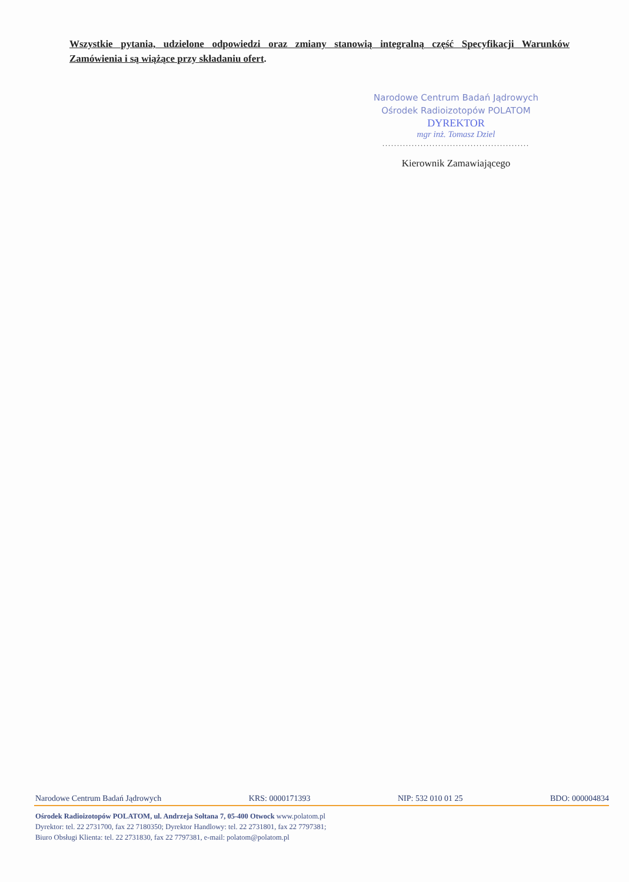Wszystkie pytania, udzielone odpowiedzi oraz zmiany stanowią integralną część Specyfikacji Warunków Zamówienia i są wiążące przy składaniu ofert.
Narodowe Centrum Badań Jądrowych
Ośrodek Radioizotopów POLATOM
DYREKTOR
mgr inż. Tomasz Dziel
..................................................
Kierownik Zamawiającego
Narodowe Centrum Badań Jądrowych KRS: 0000171393 NIP: 532 010 01 25 BDO: 000004834
Ośrodek Radioizotopów POLATOM, ul. Andrzeja Sołtana 7, 05-400 Otwock www.polatom.pl
Dyrektor: tel. 22 2731700, fax 22 7180350; Dyrektor Handlowy: tel. 22 2731801, fax 22 7797381;
Biuro Obsługi Klienta: tel. 22 2731830, fax 22 7797381, e-mail: polatom@polatom.pl